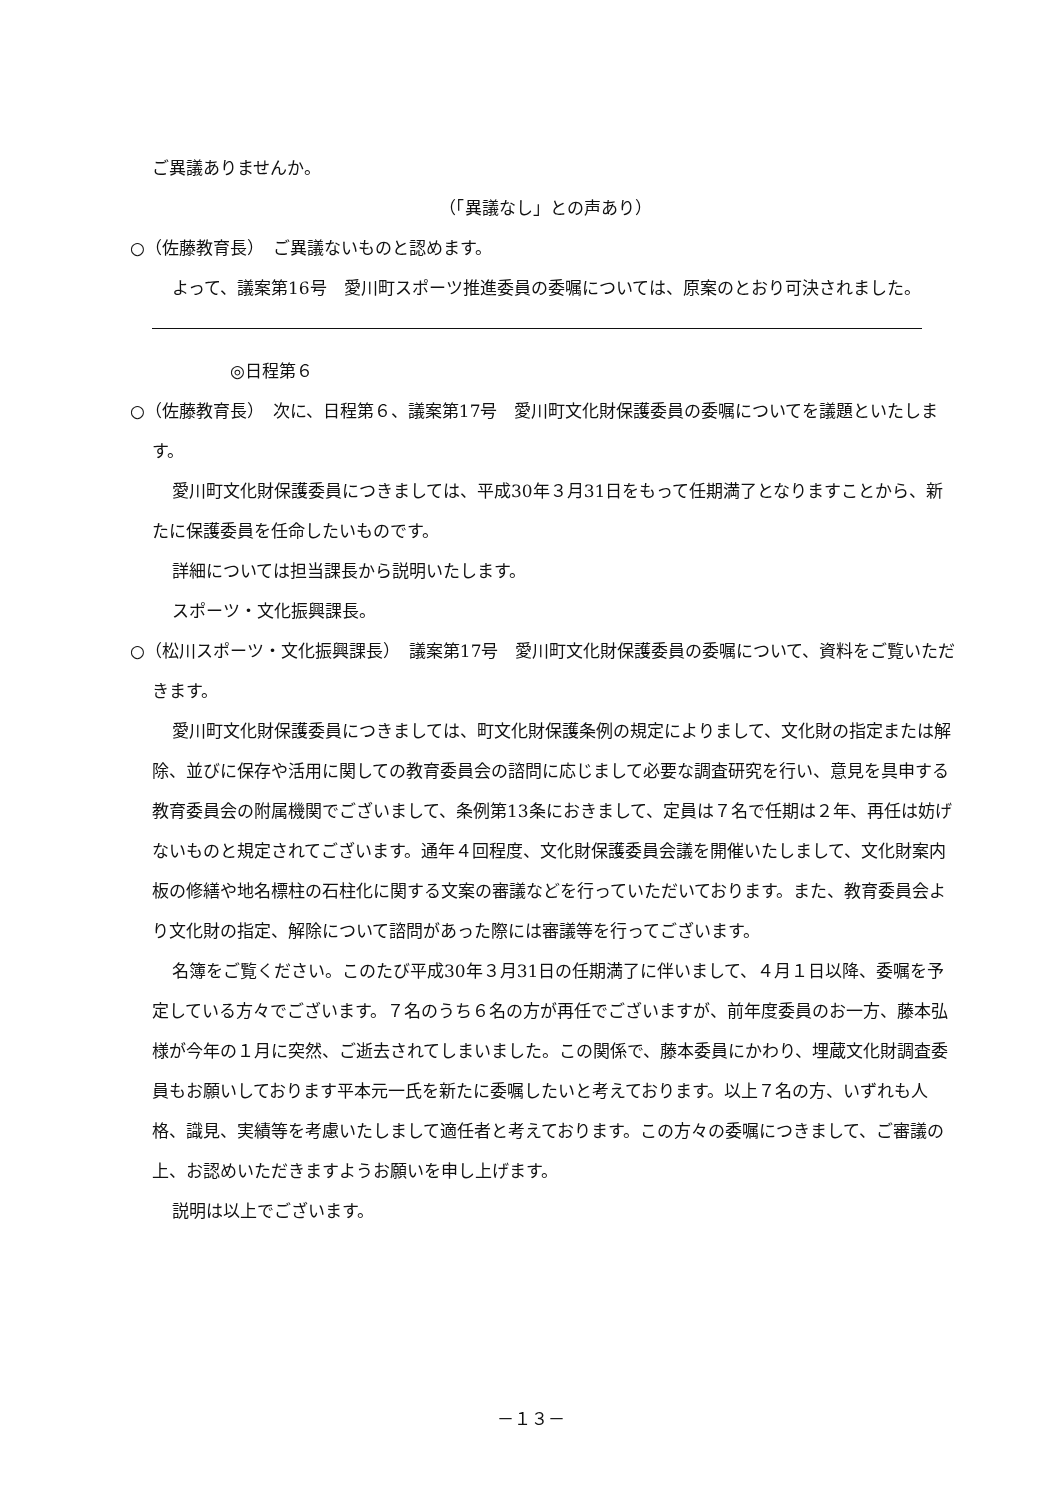ご異議ありませんか。
（「異議なし」との声あり）
○（佐藤教育長）　ご異議ないものと認めます。
よって、議案第16号　愛川町スポーツ推進委員の委嘱については、原案のとおり可決されました。
◎日程第６
○（佐藤教育長）　次に、日程第６、議案第17号　愛川町文化財保護委員の委嘱についてを議題といたします。
愛川町文化財保護委員につきましては、平成30年３月31日をもって任期満了となりますことから、新たに保護委員を任命したいものです。
詳細については担当課長から説明いたします。
スポーツ・文化振興課長。
○（松川スポーツ・文化振興課長）　議案第17号　愛川町文化財保護委員の委嘱について、資料をご覧いただきます。
愛川町文化財保護委員につきましては、町文化財保護条例の規定によりまして、文化財の指定または解除、並びに保存や活用に関しての教育委員会の諮問に応じまして必要な調査研究を行い、意見を具申する教育委員会の附属機関でございまして、条例第13条におきまして、定員は７名で任期は２年、再任は妨げないものと規定されてございます。通年４回程度、文化財保護委員会議を開催いたしまして、文化財案内板の修繕や地名標柱の石柱化に関する文案の審議などを行っていただいております。また、教育委員会より文化財の指定、解除について諮問があった際には審議等を行ってございます。
名簿をご覧ください。このたび平成30年３月31日の任期満了に伴いまして、４月１日以降、委嘱を予定している方々でございます。７名のうち６名の方が再任でございますが、前年度委員のお一方、藤本弘様が今年の１月に突然、ご逝去されてしまいました。この関係で、藤本委員にかわり、埋蔵文化財調査委員もお願いしております平本元一氏を新たに委嘱したいと考えております。以上７名の方、いずれも人格、識見、実績等を考慮いたしまして適任者と考えております。この方々の委嘱につきまして、ご審議の上、お認めいただきますようお願いを申し上げます。
説明は以上でございます。
－１３－